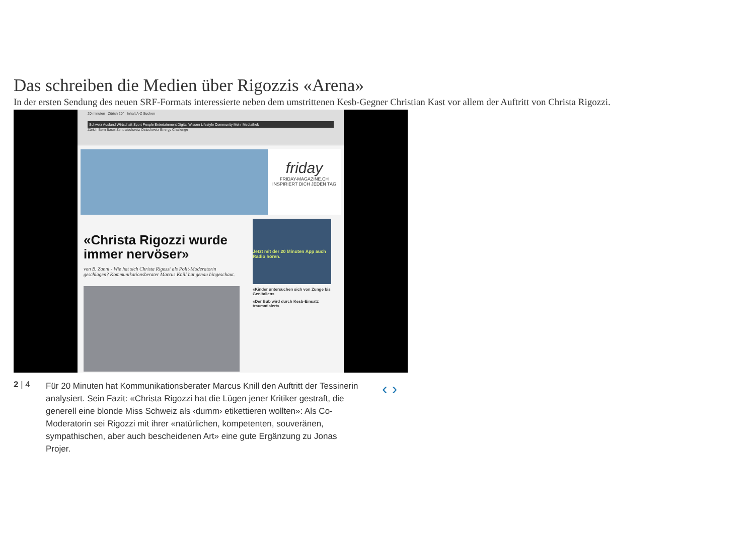Das schreiben die Medien über Rigozzis «Arena»
In der ersten Sendung des neuen SRF-Formats interessierte neben dem umstrittenen Kesb-Gegner Christian Kast vor allem der Auftritt von Christa Rigozzi.
20 minuten Zürich 20° Inhalt A-Z Suchen
Schweiz Ausland Wirtschaft Sport People Entertainment Digital Wissen Lifestyle Community Mehr Mediathek
Zürich Bern Basel Zentralschweiz Ostschweiz Energy Challenge
friday
FRIDAY-MAGAZINE.CH INSPIRIERT DICH JEDEN TAG
«Christa Rigozzi wurde immer nervöser»
von B. Zanni - Wie hat sich Christa Rigozzi als Polit-Moderatorin geschlagen? Kommunikationsberater Marcus Knill hat genau hingeschaut.
Jetzt mit der 20 Minuten App auch Radio hören.
«Kinder untersuchen sich von Zunge bis Genitalien»
«Der Bub wird durch Kesb-Einsatz traumatisiert»
2 | 4
Für 20 Minuten hat Kommunikationsberater Marcus Knill den Auftritt der Tessinerin analysiert. Sein Fazit: «Christa Rigozzi hat die Lügen jener Kritiker gestraft, die generell eine blonde Miss Schweiz als ‹dumm› etikettieren wollten»: Als Co-Moderatorin sei Rigozzi mit ihrer «natürlichen, kompetenten, souveränen, sympathischen, aber auch bescheidenen Art» eine gute Ergänzung zu Jonas Projer.
‹ ›